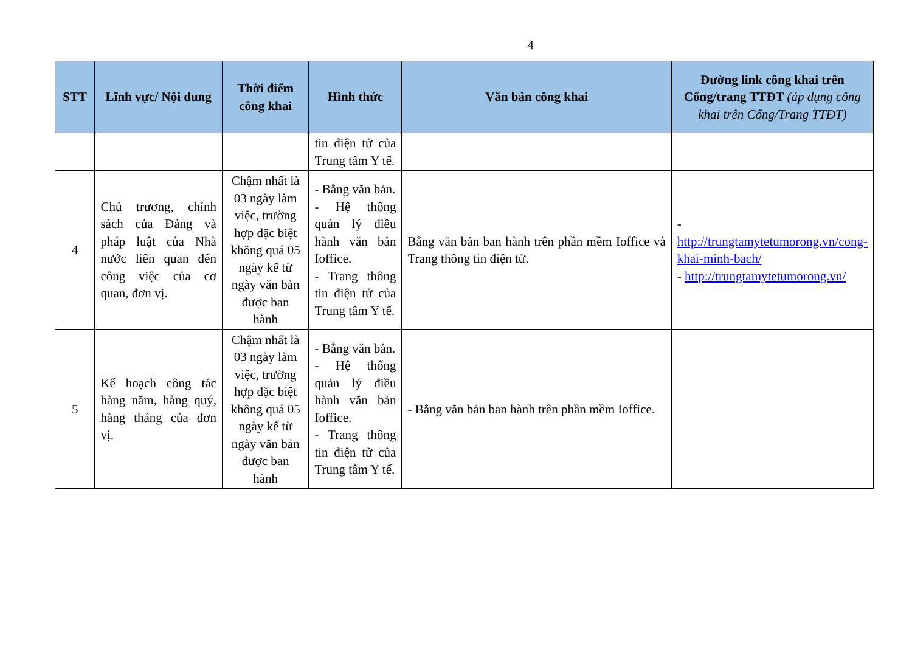4
| STT | Lĩnh vực/ Nội dung | Thời điểm công khai | Hình thức | Văn bản công khai | Đường link công khai trên Cổng/trang TTĐT (áp dụng công khai trên Cổng/Trang TTĐT) |
| --- | --- | --- | --- | --- | --- |
| | | | tin điện tử của Trung tâm Y tế. | | |
| 4 | Chủ trương, chính sách của Đảng và pháp luật của Nhà nước liên quan đến công việc của cơ quan, đơn vị. | Chậm nhất là 03 ngày làm việc, trường hợp đặc biệt không quá 05 ngày kể từ ngày văn bản được ban hành | - Bằng văn bản. - Hệ thống quản lý điều hành văn bản Ioffice. - Trang thông tin điện tử của Trung tâm Y tế. | Bằng văn bản ban hành trên phần mềm Ioffice và Trang thông tin điện tử. | - http://trungtamytetumorong.vn/cong-khai-minh-bach/ - http://trungtamytetumorong.vn/ |
| 5 | Kế hoạch công tác hàng năm, hàng quý, hàng tháng của đơn vị. | Chậm nhất là 03 ngày làm việc, trường hợp đặc biệt không quá 05 ngày kể từ ngày văn bản được ban hành | - Bằng văn bản. - Hệ thống quản lý điều hành văn bản Ioffice. - Trang thông tin điện tử của Trung tâm Y tế. | - Bằng văn bản ban hành trên phần mềm Ioffice. | |